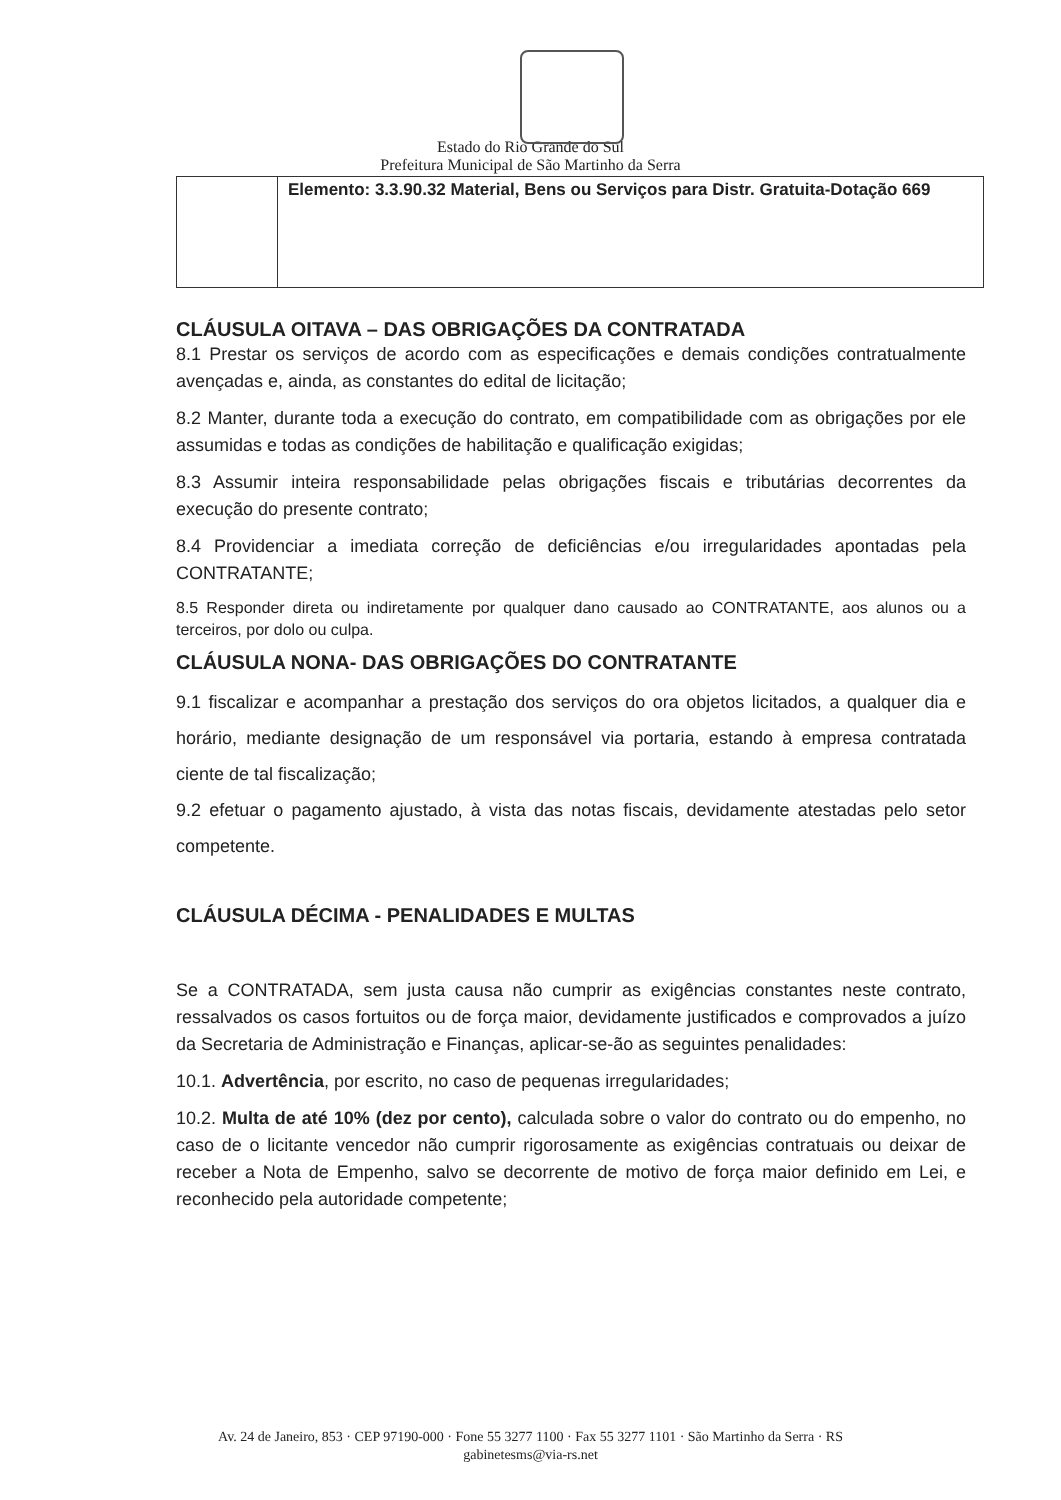Estado do Rio Grande do Sul
Prefeitura Municipal de São Martinho da Serra
| | Elemento: 3.3.90.32 Material, Bens ou Serviços para Distr. Gratuita-Dotação 669 |
CLÁUSULA OITAVA – DAS OBRIGAÇÕES DA CONTRATADA
8.1 Prestar os serviços de acordo com as especificações e demais condições contratualmente avençadas e, ainda, as constantes do edital de licitação;
8.2 Manter, durante toda a execução do contrato, em compatibilidade com as obrigações por ele assumidas e todas as condições de habilitação e qualificação exigidas;
8.3 Assumir inteira responsabilidade pelas obrigações fiscais e tributárias decorrentes da execução do presente contrato;
8.4 Providenciar a imediata correção de deficiências e/ou irregularidades apontadas pela CONTRATANTE;
8.5 Responder direta ou indiretamente por qualquer dano causado ao CONTRATANTE, aos alunos ou a terceiros, por dolo ou culpa.
CLÁUSULA NONA- DAS OBRIGAÇÕES DO CONTRATANTE
9.1 fiscalizar e acompanhar a prestação dos serviços do ora objetos licitados, a qualquer dia e horário, mediante designação de um responsável via portaria, estando à empresa contratada ciente de tal fiscalização;
9.2 efetuar o pagamento ajustado, à vista das notas fiscais, devidamente atestadas pelo setor competente.
CLÁUSULA DÉCIMA - PENALIDADES E MULTAS
Se a CONTRATADA, sem justa causa não cumprir as exigências constantes neste contrato, ressalvados os casos fortuitos ou de força maior, devidamente justificados e comprovados a juízo da Secretaria de Administração e Finanças, aplicar-se-ão as seguintes penalidades:
10.1. Advertência, por escrito, no caso de pequenas irregularidades;
10.2. Multa de até 10% (dez por cento), calculada sobre o valor do contrato ou do empenho, no caso de o licitante vencedor não cumprir rigorosamente as exigências contratuais ou deixar de receber a Nota de Empenho, salvo se decorrente de motivo de força maior definido em Lei, e reconhecido pela autoridade competente;
Av. 24 de Janeiro, 853 · CEP 97190-000 · Fone 55 3277 1100 · Fax 55 3277 1101 · São Martinho da Serra · RS
gabinetesms@via-rs.net